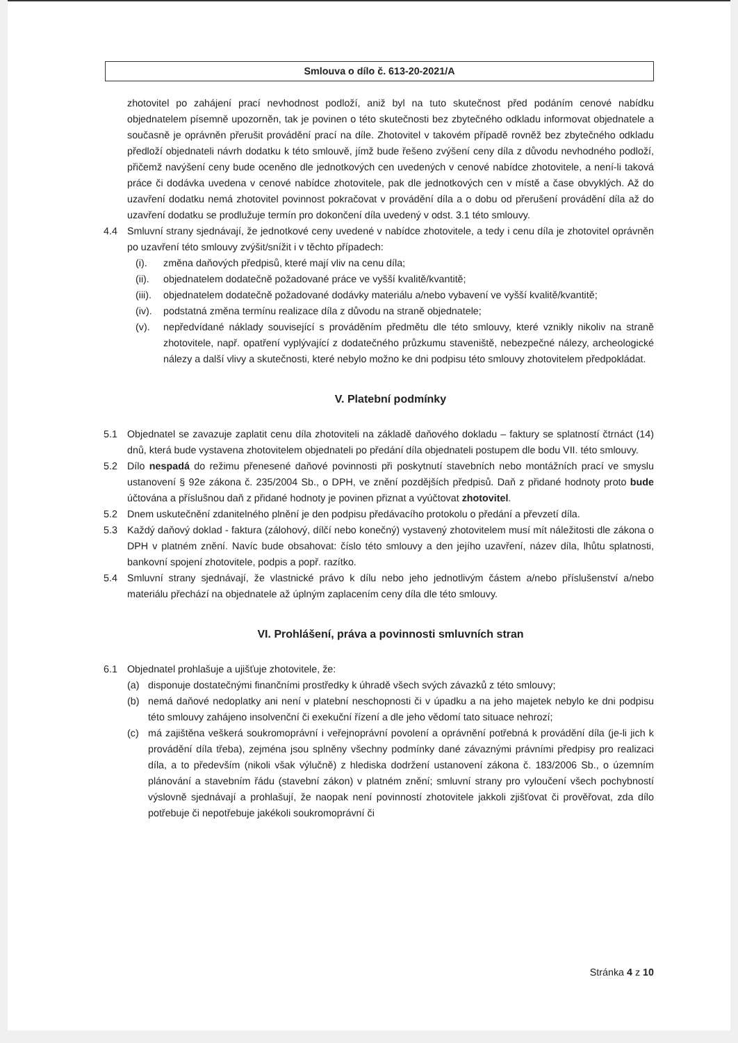Smlouva o dílo č. 613-20-2021/A
zhotovitel po zahájení prací nevhodnost podloží, aniž byl na tuto skutečnost před podáním cenové nabídku objednatelem písemně upozorněn, tak je povinen o této skutečnosti bez zbytečného odkladu informovat objednatele a současně je oprávněn přerušit provádění prací na díle. Zhotovitel v takovém případě rovněž bez zbytečného odkladu předloží objednateli návrh dodatku k této smlouvě, jímž bude řešeno zvýšení ceny díla z důvodu nevhodného podloží, přičemž navýšení ceny bude oceněno dle jednotkových cen uvedených v cenové nabídce zhotovitele, a není-li taková práce či dodávka uvedena v cenové nabídce zhotovitele, pak dle jednotkových cen v místě a čase obvyklých. Až do uzavření dodatku nemá zhotovitel povinnost pokračovat v provádění díla a o dobu od přerušení provádění díla až do uzavření dodatku se prodlužuje termín pro dokončení díla uvedený v odst. 3.1 této smlouvy.
4.4 Smluvní strany sjednávají, že jednotkové ceny uvedené v nabídce zhotovitele, a tedy i cenu díla je zhotovitel oprávněn po uzavření této smlouvy zvýšit/snížit i v těchto případech:
(i). změna daňových předpisů, které mají vliv na cenu díla;
(ii). objednatelem dodatečně požadované práce ve vyšší kvalitě/kvantitě;
(iii). objednatelem dodatečně požadované dodávky materiálu a/nebo vybavení ve vyšší kvalitě/kvantitě;
(iv). podstatná změna termínu realizace díla z důvodu na straně objednatele;
(v). nepředvídané náklady související s prováděním předmětu dle této smlouvy, které vznikly nikoliv na straně zhotovitele, např. opatření vyplývající z dodatečného průzkumu staveniště, nebezpečné nálezy, archeologické nálezy a další vlivy a skutečnosti, které nebylo možno ke dni podpisu této smlouvy zhotovitelem předpokládat.
V. Platební podmínky
5.1 Objednatel se zavazuje zaplatit cenu díla zhotoviteli na základě daňového dokladu – faktury se splatností čtrnáct (14) dnů, která bude vystavena zhotovitelem objednateli po předání díla objednateli postupem dle bodu VII. této smlouvy.
5.2 Dílo nespadá do režimu přenesené daňové povinnosti při poskytnutí stavebních nebo montážních prací ve smyslu ustanovení § 92e zákona č. 235/2004 Sb., o DPH, ve znění pozdějších předpisů. Daň z přidané hodnoty proto bude účtována a příslušnou daň z přidané hodnoty je povinen přiznat a vyúčtovat zhotovitel.
5.2 Dnem uskutečnění zdanitelného plnění je den podpisu předávacího protokolu o předání a převzetí díla.
5.3 Každý daňový doklad - faktura (zálohový, dílčí nebo konečný) vystavený zhotovitelem musí mít náležitosti dle zákona o DPH v platném znění. Navíc bude obsahovat: číslo této smlouvy a den jejího uzavření, název díla, lhůtu splatnosti, bankovní spojení zhotovitele, podpis a popř. razítko.
5.4 Smluvní strany sjednávají, že vlastnické právo k dílu nebo jeho jednotlivým částem a/nebo příslušenství a/nebo materiálu přechází na objednatele až úplným zaplacením ceny díla dle této smlouvy.
VI. Prohlášení, práva a povinnosti smluvních stran
6.1 Objednatel prohlašuje a ujišťuje zhotovitele, že:
(a) disponuje dostatečnými finančními prostředky k úhradě všech svých závazků z této smlouvy;
(b) nemá daňové nedoplatky ani není v platební neschopnosti či v úpadku a na jeho majetek nebylo ke dni podpisu této smlouvy zahájeno insolvenční či exekuční řízení a dle jeho vědomí tato situace nehrozí;
(c) má zajištěna veškerá soukromoprávní i veřejnoprávní povolení a oprávnění potřebná k provádění díla (je-li jich k provádění díla třeba), zejména jsou splněny všechny podmínky dané závaznými právními předpisy pro realizaci díla, a to především (nikoli však výlučně) z hlediska dodržení ustanovení zákona č. 183/2006 Sb., o územním plánování a stavebním řádu (stavební zákon) v platném znění; smluvní strany pro vyloučení všech pochybností výslovně sjednávají a prohlašují, že naopak není povinností zhotovitele jakkoli zjišťovat či prověřovat, zda dílo potřebuje či nepotřebuje jakékoli soukromoprávní či
Stránka 4 z 10